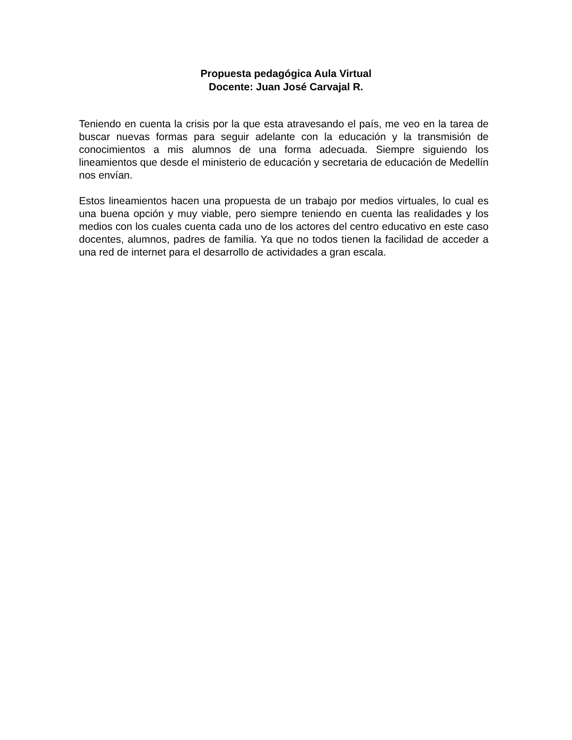Propuesta pedagógica Aula Virtual
Docente: Juan José Carvajal R.
Teniendo en cuenta la crisis por la que esta atravesando el país, me veo en la tarea de buscar nuevas formas para seguir adelante con la educación y la transmisión de conocimientos a mis alumnos de una forma adecuada. Siempre siguiendo los lineamientos que desde el ministerio de educación y secretaria de educación de Medellín nos envían.
Estos lineamientos hacen una propuesta de un trabajo por medios virtuales, lo cual es una buena opción y muy viable, pero siempre teniendo en cuenta las realidades y los medios con los cuales cuenta cada uno de los actores del centro educativo en este caso docentes, alumnos, padres de familia. Ya que no todos tienen la facilidad de acceder a una red de internet para el desarrollo de actividades a gran escala.